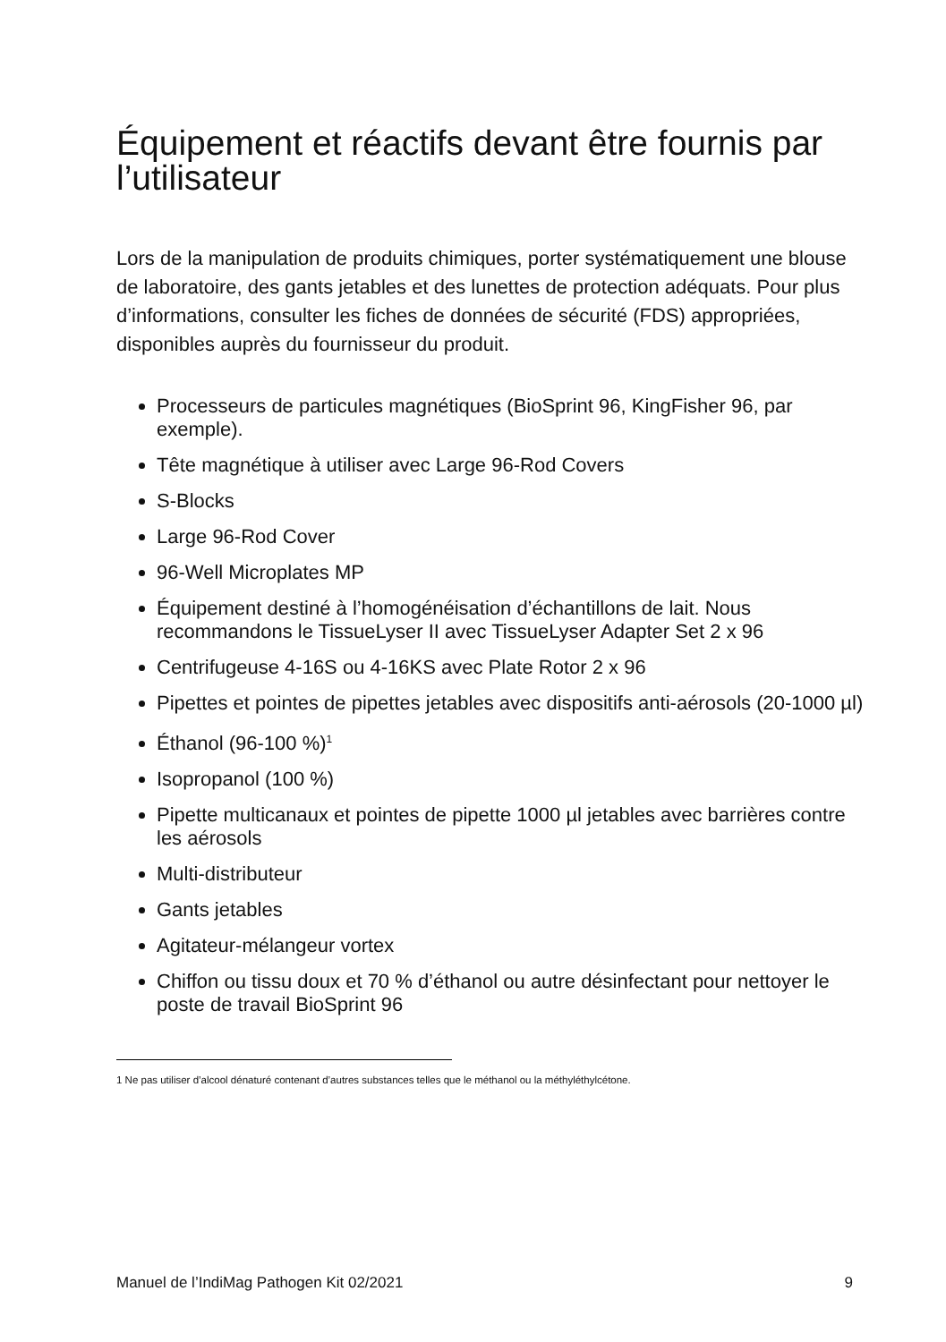Équipement et réactifs devant être fournis par l’utilisateur
Lors de la manipulation de produits chimiques, porter systématiquement une blouse de laboratoire, des gants jetables et des lunettes de protection adéquats. Pour plus d’informations, consulter les fiches de données de sécurité (FDS) appropriées, disponibles auprès du fournisseur du produit.
Processeurs de particules magnétiques (BioSprint 96, KingFisher 96, par exemple).
Tête magnétique à utiliser avec Large 96-Rod Covers
S-Blocks
Large 96-Rod Cover
96-Well Microplates MP
Équipement destiné à l’homogénéisation d’échantillons de lait. Nous recommandons le TissueLyser II avec TissueLyser Adapter Set 2 x 96
Centrifugeuse 4-16S ou 4-16KS avec Plate Rotor 2 x 96
Pipettes et pointes de pipettes jetables avec dispositifs anti-aérosols (20-1000 µl)
Éthanol (96-100 %)<sup>1</sup>
Isopropanol (100 %)
Pipette multicanaux et pointes de pipette 1000 µl jetables avec barrières contre les aérosols
Multi-distributeur
Gants jetables
Agitateur-mélangeur vortex
Chiffon ou tissu doux et 70 % d’éthanol ou autre désinfectant pour nettoyer le poste de travail BioSprint 96
1 Ne pas utiliser d’alcool dénaturé contenant d’autres substances telles que le méthanol ou la méthyléthylcétone.
Manuel de l’IndiMag Pathogen Kit 02/2021 9